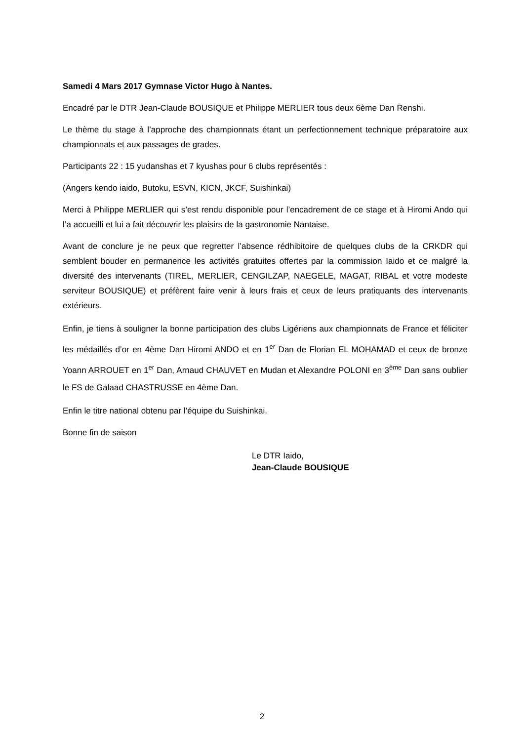Samedi 4 Mars 2017 Gymnase Victor Hugo à Nantes.
Encadré par le DTR Jean-Claude BOUSIQUE et Philippe MERLIER tous deux 6ème Dan Renshi.
Le thème du stage à l’approche des championnats étant un perfectionnement technique préparatoire aux championnats et aux passages de grades.
Participants 22 : 15 yudanshas et 7 kyushas pour 6 clubs représentés :
(Angers kendo iaido, Butoku, ESVN, KICN, JKCF, Suishinkai)
Merci à Philippe MERLIER qui s’est rendu disponible pour l’encadrement de ce stage et à Hiromi Ando qui l’a accueilli et lui a fait découvrir les plaisirs de la gastronomie Nantaise.
Avant de conclure je ne peux que regretter l’absence rédhibitoire de quelques clubs de la CRKDR qui semblent bouder en permanence les activités gratuites offertes par la commission Iaido et ce malgré la diversité des intervenants (TIREL, MERLIER, CENGILZAP, NAEGELE, MAGAT, RIBAL et votre modeste serviteur BOUSIQUE) et préfèrent faire venir à leurs frais et ceux de leurs pratiquants des intervenants extérieurs.
Enfin, je tiens à souligner la bonne participation des clubs Ligériens aux championnats de France et féliciter les médaillés d’or en 4ème Dan Hiromi ANDO et en 1<sup>er</sup> Dan de Florian EL MOHAMAD et ceux de bronze Yoann ARROUET en 1<sup>er</sup> Dan, Arnaud CHAUVET en Mudan et Alexandre POLONI en 3<sup>ème</sup> Dan sans oublier le FS de Galaad CHASTRUSSE en 4ème Dan.
Enfin le titre national obtenu par l’équipe du Suishinkai.
Bonne fin de saison
Le DTR Iaido,
Jean-Claude BOUSIQUE
2